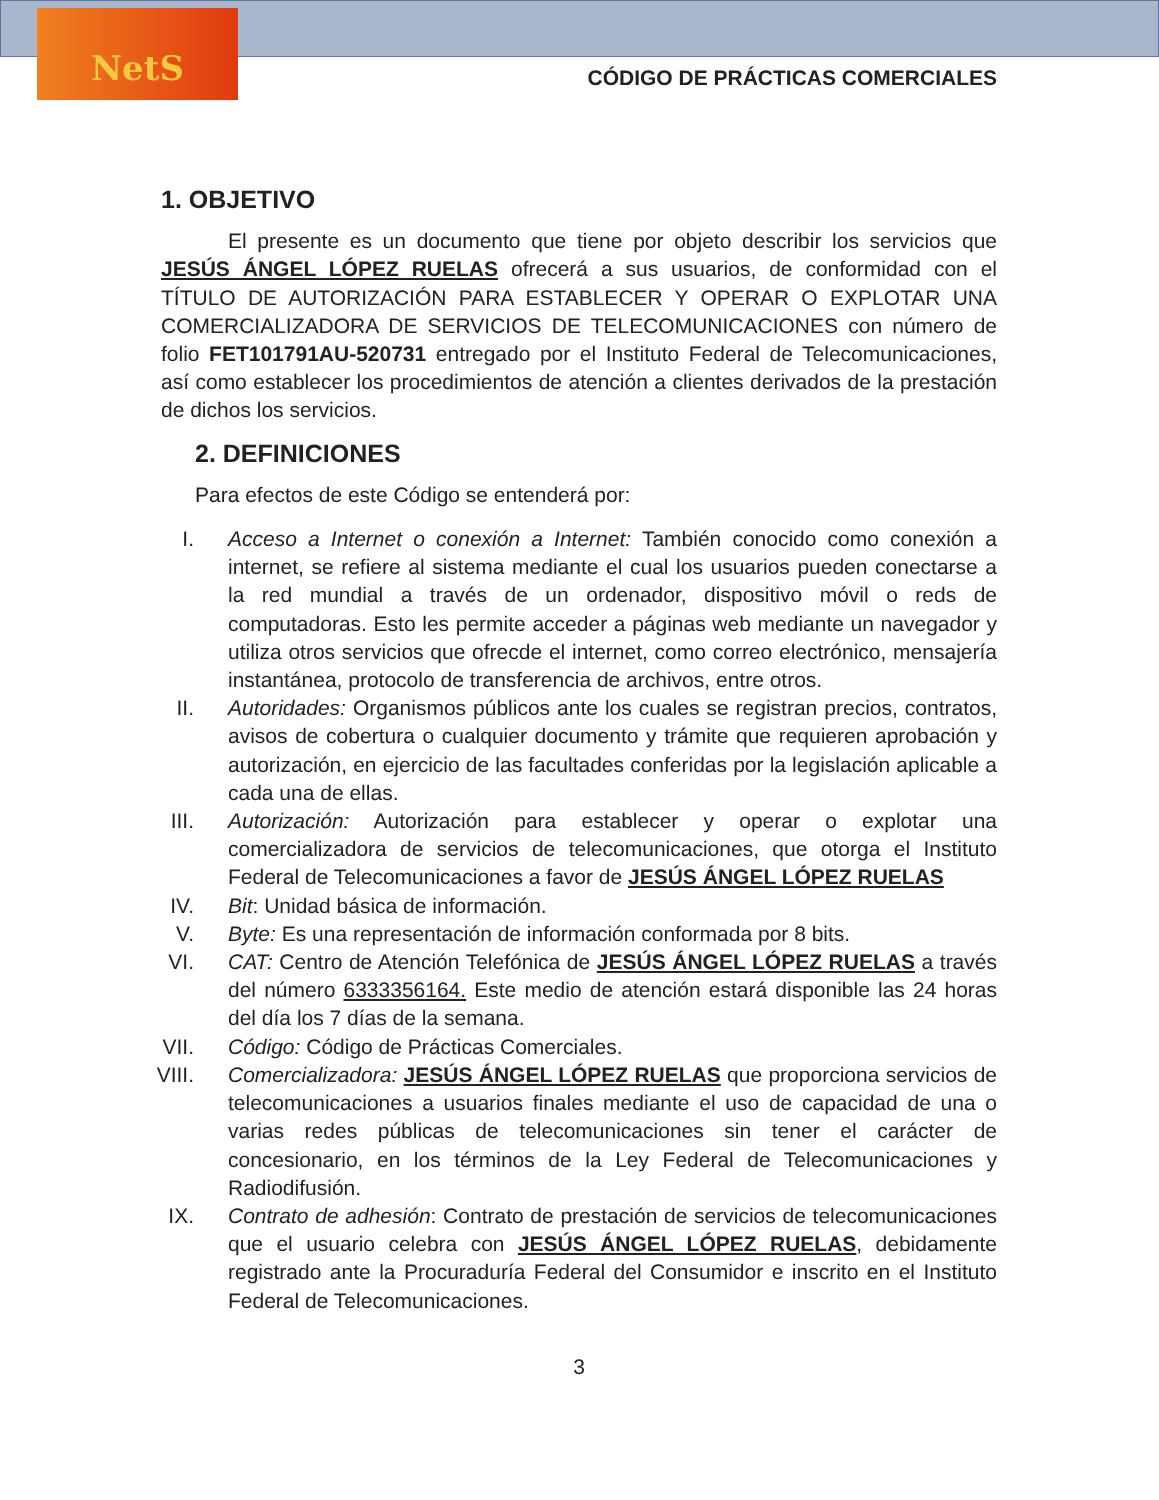NetS
CÓDIGO DE PRÁCTICAS COMERCIALES
1. OBJETIVO
El presente es un documento que tiene por objeto describir los servicios que JESÚS ÁNGEL LÓPEZ RUELAS ofrecerá a sus usuarios, de conformidad con el TÍTULO DE AUTORIZACIÓN PARA ESTABLECER Y OPERAR O EXPLOTAR UNA COMERCIALIZADORA DE SERVICIOS DE TELECOMUNICACIONES con número de folio FET101791AU-520731 entregado por el Instituto Federal de Telecomunicaciones, así como establecer los procedimientos de atención a clientes derivados de la prestación de dichos los servicios.
2. DEFINICIONES
Para efectos de este Código se entenderá por:
I. Acceso a Internet o conexión a Internet: También conocido como conexión a internet, se refiere al sistema mediante el cual los usuarios pueden conectarse a la red mundial a través de un ordenador, dispositivo móvil o reds de computadoras. Esto les permite acceder a páginas web mediante un navegador y utiliza otros servicios que ofrecde el internet, como correo electrónico, mensajería instantánea, protocolo de transferencia de archivos, entre otros.
II. Autoridades: Organismos públicos ante los cuales se registran precios, contratos, avisos de cobertura o cualquier documento y trámite que requieren aprobación y autorización, en ejercicio de las facultades conferidas por la legislación aplicable a cada una de ellas.
III. Autorización: Autorización para establecer y operar o explotar una comercializadora de servicios de telecomunicaciones, que otorga el Instituto Federal de Telecomunicaciones a favor de JESÚS ÁNGEL LÓPEZ RUELAS
IV. Bit: Unidad básica de información.
V. Byte: Es una representación de información conformada por 8 bits.
VI. CAT: Centro de Atención Telefónica de JESÚS ÁNGEL LÓPEZ RUELAS a través del número 6333356164. Este medio de atención estará disponible las 24 horas del día los 7 días de la semana.
VII. Código: Código de Prácticas Comerciales.
VIII. Comercializadora: JESÚS ÁNGEL LÓPEZ RUELAS que proporciona servicios de telecomunicaciones a usuarios finales mediante el uso de capacidad de una o varias redes públicas de telecomunicaciones sin tener el carácter de concesionario, en los términos de la Ley Federal de Telecomunicaciones y Radiodifusión.
IX. Contrato de adhesión: Contrato de prestación de servicios de telecomunicaciones que el usuario celebra con JESÚS ÁNGEL LÓPEZ RUELAS, debidamente registrado ante la Procuraduría Federal del Consumidor e inscrito en el Instituto Federal de Telecomunicaciones.
3